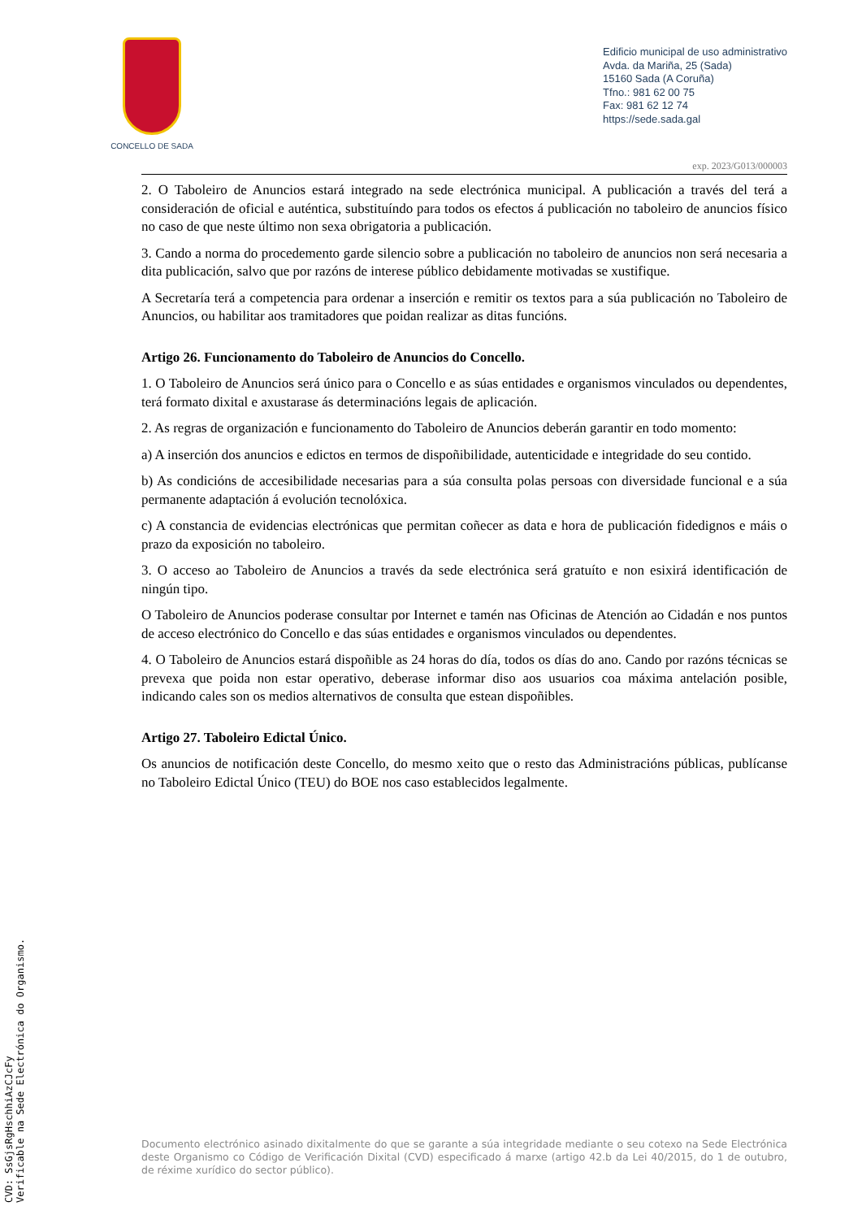CONCELLO DE SADA
Edificio municipal de uso administrativo
Avda. da Mariña, 25 (Sada)
15160 Sada (A Coruña)
Tfno.: 981 62 00 75
Fax: 981 62 12 74
https://sede.sada.gal
exp. 2023/G013/000003
2. O Taboleiro de Anuncios estará integrado na sede electrónica municipal. A publicación a través del terá a consideración de oficial e auténtica, substituíndo para todos os efectos á publicación no taboleiro de anuncios físico no caso de que neste último non sexa obrigatoria a publicación.
3. Cando a norma do procedemento garde silencio sobre a publicación no taboleiro de anuncios non será necesaria a dita publicación, salvo que por razóns de interese público debidamente motivadas se xustifique.
A Secretaría terá a competencia para ordenar a inserción e remitir os textos para a súa publicación no Taboleiro de Anuncios, ou habilitar aos tramitadores que poidan realizar as ditas funcións.
Artigo 26. Funcionamento do Taboleiro de Anuncios do Concello.
1. O Taboleiro de Anuncios será único para o Concello e as súas entidades e organismos vinculados ou dependentes, terá formato dixital e axustarase ás determinacións legais de aplicación.
2. As regras de organización e funcionamento do Taboleiro de Anuncios deberán garantir en todo momento:
a) A inserción dos anuncios e edictos en termos de dispoñibilidade, autenticidade e integridade do seu contido.
b) As condicións de accesibilidade necesarias para a súa consulta polas persoas con diversidade funcional e a súa permanente adaptación á evolución tecnolóxica.
c) A constancia de evidencias electrónicas que permitan coñecer as data e hora de publicación fidedignos e máis o prazo da exposición no taboleiro.
3. O acceso ao Taboleiro de Anuncios a través da sede electrónica será gratuíto e non esixirá identificación de ningún tipo.
O Taboleiro de Anuncios poderase consultar por Internet e tamén nas Oficinas de Atención ao Cidadán e nos puntos de acceso electrónico do Concello e das súas entidades e organismos vinculados ou dependentes.
4. O Taboleiro de Anuncios estará dispoñible as 24 horas do día, todos os días do ano. Cando por razóns técnicas se prevexa que poida non estar operativo, deberase informar diso aos usuarios coa máxima antelación posible, indicando cales son os medios alternativos de consulta que estean dispoñibles.
Artigo 27. Taboleiro Edictal Único.
Os anuncios de notificación deste Concello, do mesmo xeito que o resto das Administracións públicas, publícanse no Taboleiro Edictal Único (TEU) do BOE nos caso establecidos legalmente.
Documento electrónico asinado dixitalmente do que se garante a súa integridade mediante o seu cotexo na Sede Electrónica deste Organismo co Código de Verificación Dixital (CVD) especificado á marxe (artigo 42.b da Lei 40/2015, do 1 de outubro, de réxime xurídico do sector público).
CVD: SsGjsRgHschhiAzCJcFy
Verificable na Sede Electrónica do Organismo.